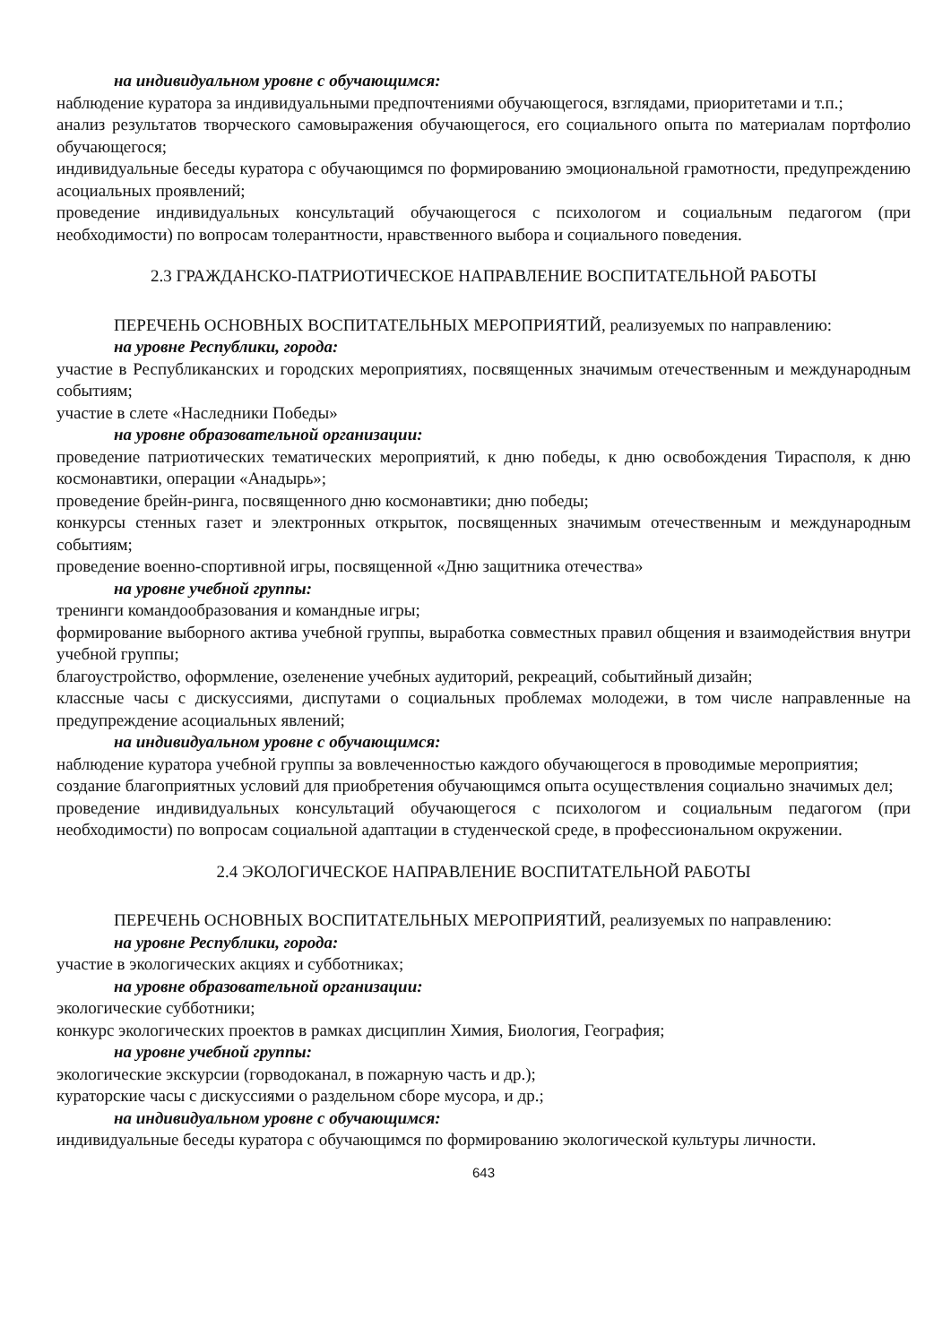на индивидуальном уровне с обучающимся:
наблюдение куратора за индивидуальными предпочтениями обучающегося, взглядами, приоритетами и т.п.;
анализ результатов творческого самовыражения обучающегося, его социального опыта по материалам портфолио обучающегося;
индивидуальные беседы куратора с обучающимся по формированию эмоциональной грамотности, предупреждению асоциальных проявлений;
проведение индивидуальных консультаций обучающегося с психологом и социальным педагогом (при необходимости) по вопросам толерантности, нравственного выбора и социального поведения.
2.3 ГРАЖДАНСКО-ПАТРИОТИЧЕСКОЕ НАПРАВЛЕНИЕ ВОСПИТАТЕЛЬНОЙ РАБОТЫ
ПЕРЕЧЕНЬ ОСНОВНЫХ ВОСПИТАТЕЛЬНЫХ МЕРОПРИЯТИЙ, реализуемых по направлению:
на уровне Республики, города:
участие в Республиканских и городских мероприятиях, посвященных значимым отечественным и международным событиям;
участие в слете «Наследники Победы»
на уровне образовательной организации:
проведение патриотических тематических мероприятий, к дню победы, к дню освобождения Тирасполя, к дню космонавтики, операции «Анадырь»;
проведение брейн-ринга, посвященного дню космонавтики; дню победы;
конкурсы стенных газет и электронных открыток, посвященных значимым отечественным и международным событиям;
проведение военно-спортивной игры, посвященной «Дню защитника отечества»
на уровне учебной группы:
тренинги командообразования и командные игры;
формирование выборного актива учебной группы, выработка совместных правил общения и взаимодействия внутри учебной группы;
благоустройство, оформление, озеленение учебных аудиторий, рекреаций, событийный дизайн;
классные часы с дискуссиями, диспутами о социальных проблемах молодежи, в том числе направленные на предупреждение асоциальных явлений;
на индивидуальном уровне с обучающимся:
наблюдение куратора учебной группы за вовлеченностью каждого обучающегося в проводимые мероприятия;
создание благоприятных условий для приобретения обучающимся опыта осуществления социально значимых дел;
проведение индивидуальных консультаций обучающегося с психологом и социальным педагогом (при необходимости) по вопросам социальной адаптации в студенческой среде, в профессиональном окружении.
2.4 ЭКОЛОГИЧЕСКОЕ НАПРАВЛЕНИЕ ВОСПИТАТЕЛЬНОЙ РАБОТЫ
ПЕРЕЧЕНЬ ОСНОВНЫХ ВОСПИТАТЕЛЬНЫХ МЕРОПРИЯТИЙ, реализуемых по направлению:
на уровне Республики, города:
участие в экологических акциях и субботниках;
на уровне образовательной организации:
экологические субботники;
конкурс экологических проектов в рамках дисциплин Химия, Биология, География;
на уровне учебной группы:
экологические экскурсии (горводоканал, в пожарную часть и др.);
кураторские часы с дискуссиями о раздельном сборе мусора, и др.;
на индивидуальном уровне с обучающимся:
индивидуальные беседы куратора с обучающимся по формированию экологической культуры личности.
643